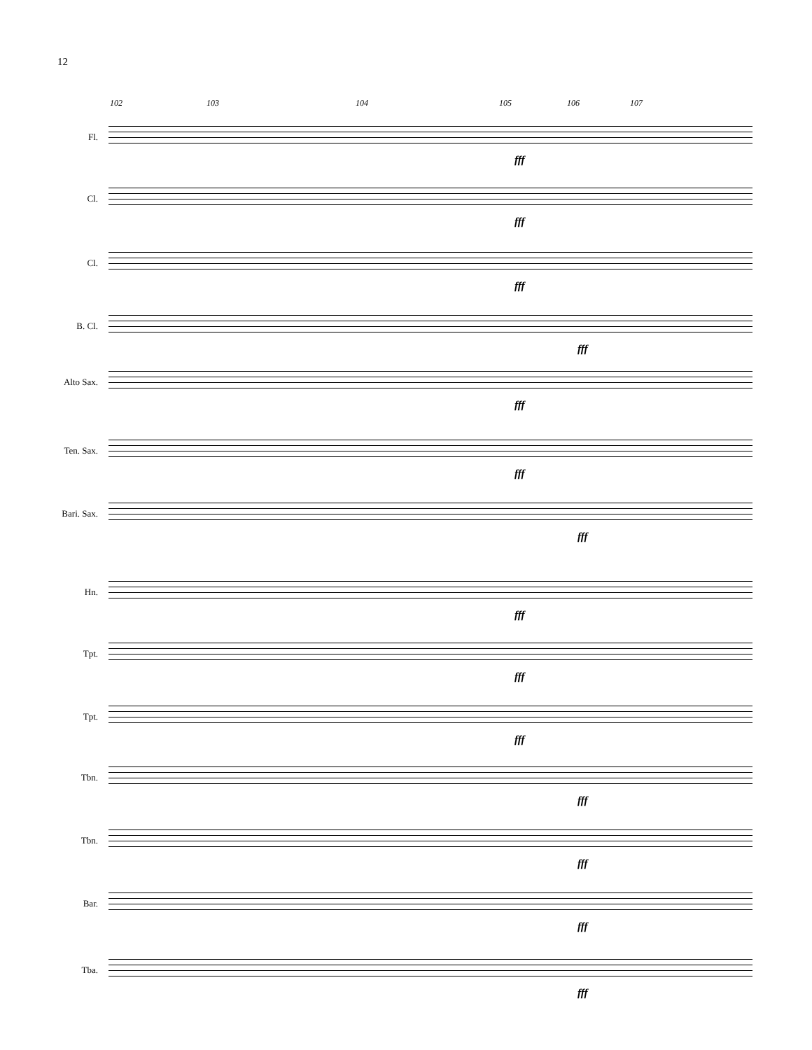12
102 103 104 105 106 107
Fl.
fff
Cl.
fff
Cl.
fff
B. Cl.
fff
Alto Sax.
fff
Ten. Sax.
fff
Bari. Sax.
fff
Hn.
fff
Tpt.
fff
Tpt.
fff
Tbn.
fff
Tbn.
fff
Bar.
fff
Tba.
fff